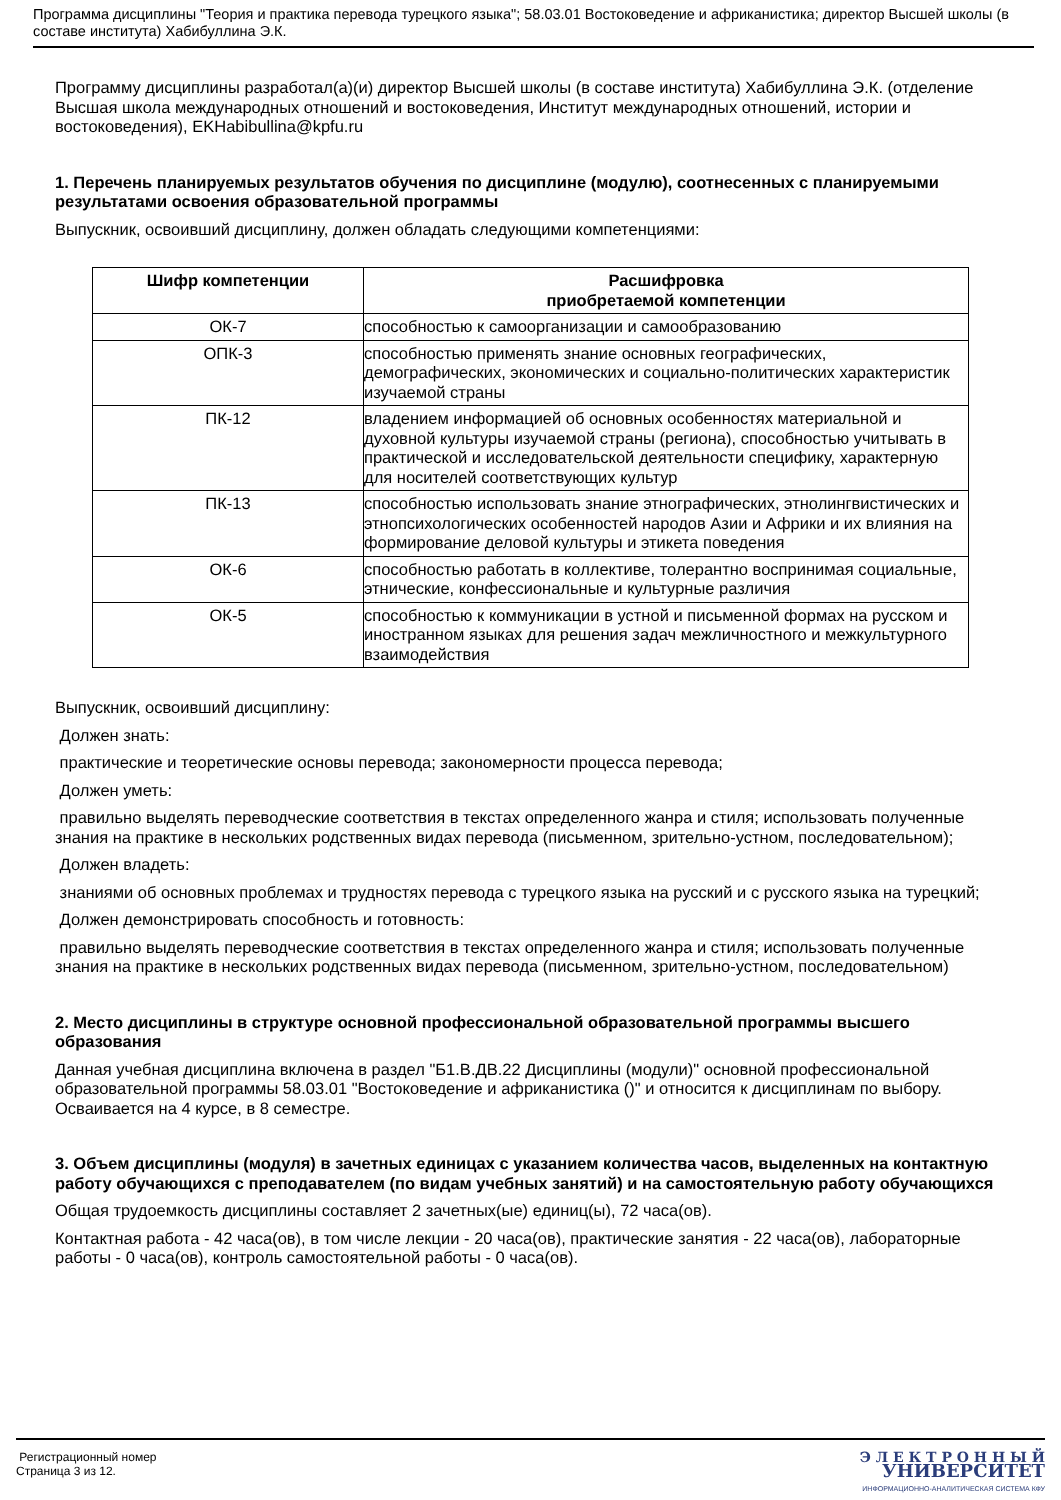Программа дисциплины "Теория и практика перевода турецкого языка"; 58.03.01 Востоковедение и африканистика; директор Высшей школы (в составе института) Хабибуллина Э.К.
Программу дисциплины разработал(а)(и) директор Высшей школы (в составе института) Хабибуллина Э.К. (отделение Высшая школа международных отношений и востоковедения, Институт международных отношений, истории и востоковедения), EKHabibullina@kpfu.ru
1. Перечень планируемых результатов обучения по дисциплине (модулю), соотнесенных с планируемыми результатами освоения образовательной программы
Выпускник, освоивший дисциплину, должен обладать следующими компетенциями:
| Шифр компетенции | Расшифровка приобретаемой компетенции |
| --- | --- |
| ОК-7 | способностью к самоорганизации и самообразованию |
| ОПК-3 | способностью применять знание основных географических, демографических, экономических и социально-политических характеристик изучаемой страны |
| ПК-12 | владением информацией об основных особенностях материальной и духовной культуры изучаемой страны (региона), способностью учитывать в практической и исследовательской деятельности специфику, характерную для носителей соответствующих культур |
| ПК-13 | способностью использовать знание этнографических, этнолингвистических и этнопсихологических особенностей народов Азии и Африки и их влияния на формирование деловой культуры и этикета поведения |
| ОК-6 | способностью работать в коллективе, толерантно воспринимая социальные, этнические, конфессиональные и культурные различия |
| ОК-5 | способностью к коммуникации в устной и письменной формах на русском и иностранном языках для решения задач межличностного и межкультурного взаимодействия |
Выпускник, освоивший дисциплину:
Должен знать:
практические и теоретические основы перевода; закономерности процесса перевода;
Должен уметь:
правильно выделять переводческие соответствия в текстах определенного жанра и стиля; использовать полученные знания на практике в нескольких родственных видах перевода (письменном, зрительно-устном, последовательном);
Должен владеть:
знаниями об основных проблемах и трудностях перевода с турецкого языка на русский и с русского языка на турецкий;
Должен демонстрировать способность и готовность:
правильно выделять переводческие соответствия в текстах определенного жанра и стиля; использовать полученные знания на практике в нескольких родственных видах перевода (письменном, зрительно-устном, последовательном)
2. Место дисциплины в структуре основной профессиональной образовательной программы высшего образования
Данная учебная дисциплина включена в раздел "Б1.В.ДВ.22 Дисциплины (модули)" основной профессиональной образовательной программы 58.03.01 "Востоковедение и африканистика ()" и относится к дисциплинам по выбору. Осваивается на 4 курсе, в 8 семестре.
3. Объем дисциплины (модуля) в зачетных единицах с указанием количества часов, выделенных на контактную работу обучающихся с преподавателем (по видам учебных занятий) и на самостоятельную работу обучающихся
Общая трудоемкость дисциплины составляет 2 зачетных(ые) единиц(ы), 72 часа(ов).
Контактная работа - 42 часа(ов), в том числе лекции - 20 часа(ов), практические занятия - 22 часа(ов), лабораторные работы - 0 часа(ов), контроль самостоятельной работы - 0 часа(ов).
Регистрационный номер
Страница 3 из 12.
Э Л Е К Т Р О Н Н Ы Й
УНИВЕРСИТЕТ
ИНФОРМАЦИОННО-АНАЛИТИЧЕСКАЯ СИСТЕМА КФУ